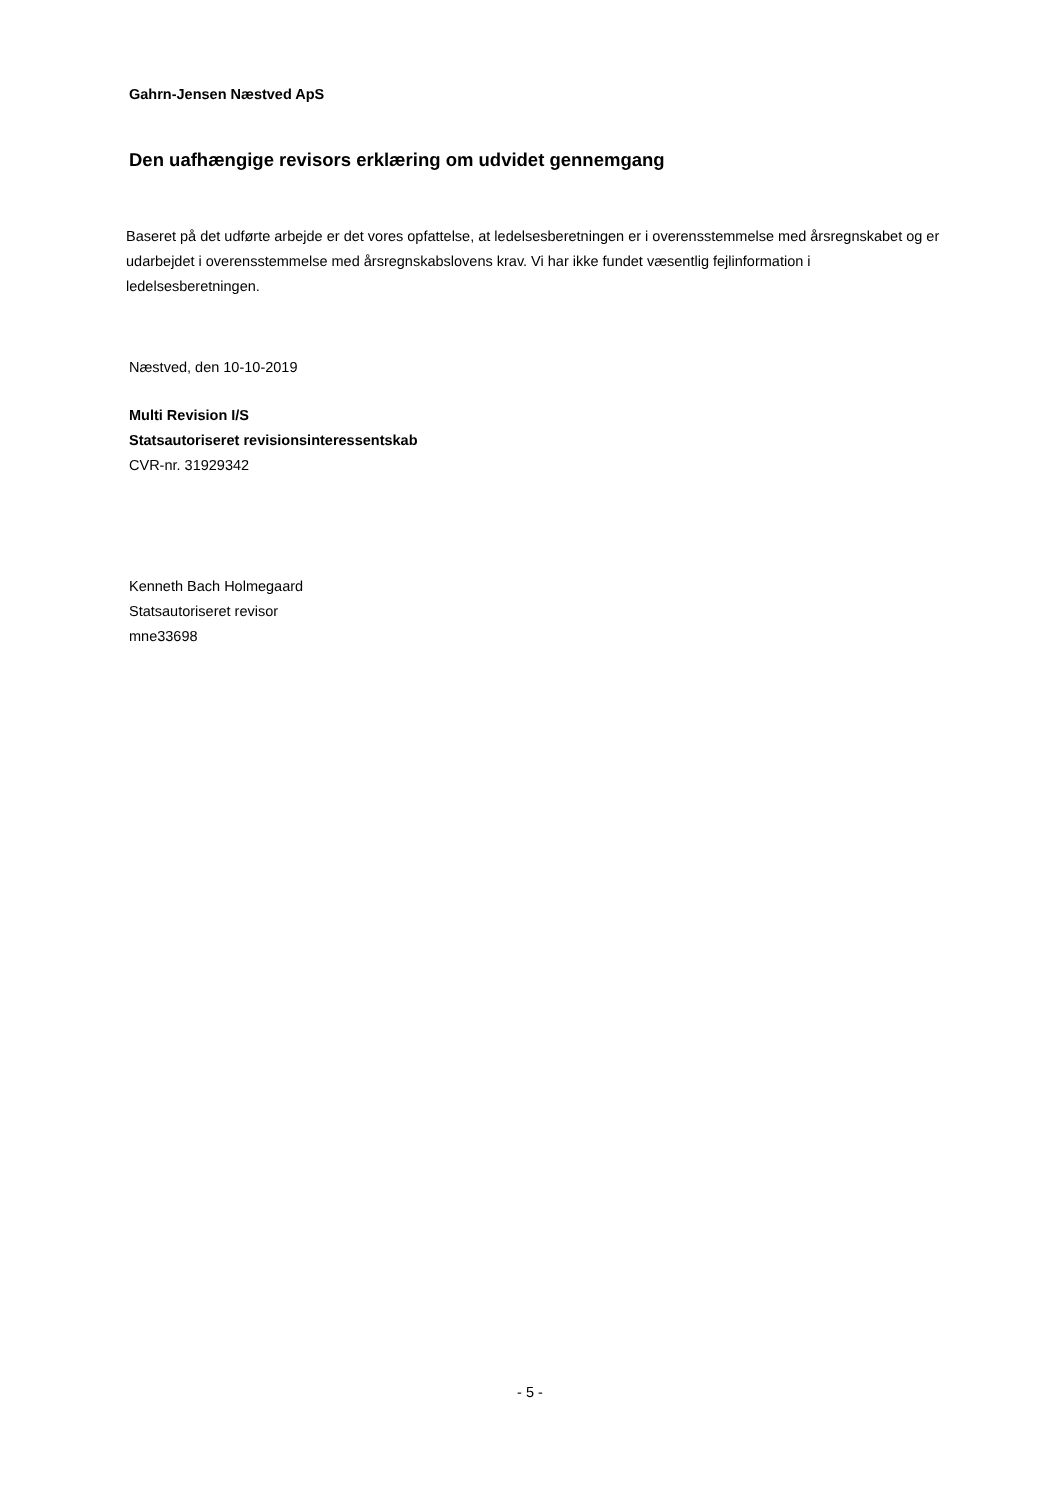Gahrn-Jensen Næstved ApS
Den uafhængige revisors erklæring om udvidet gennemgang
Baseret på det udførte arbejde er det vores opfattelse, at ledelsesberetningen er i overensstemmelse med årsregnskabet og er udarbejdet i overensstemmelse med årsregnskabslovens krav. Vi har ikke fundet væsentlig fejlinformation i ledelsesberetningen.
Næstved, den 10-10-2019
Multi Revision I/S
Statsautoriseret revisionsinteressentskab
CVR-nr. 31929342
Kenneth Bach Holmegaard
Statsautoriseret revisor
mne33698
- 5 -